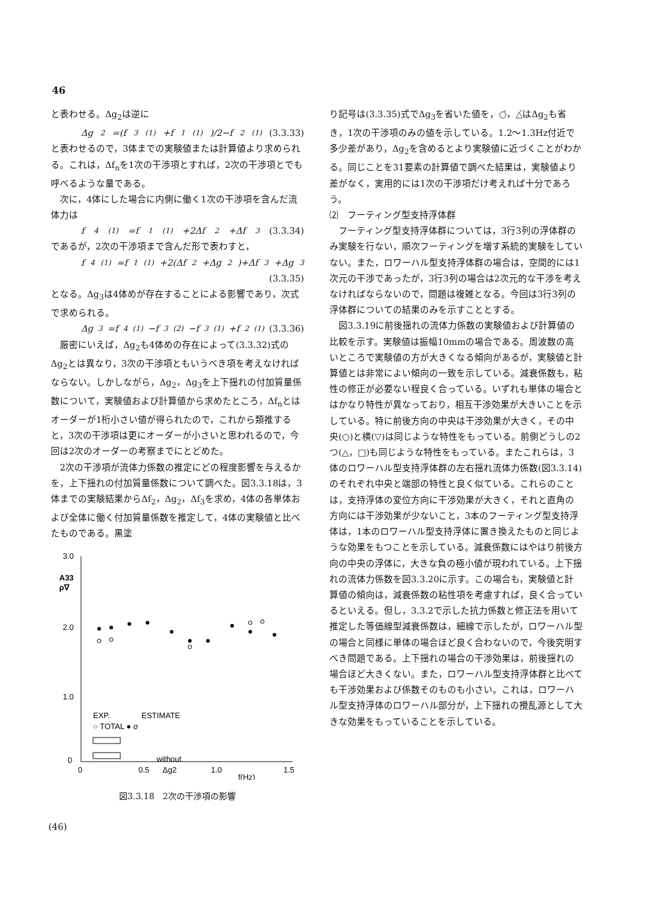46
と表わせる。Δg<sub>2</sub>は逆に
Δg<sub>2</sub>=(f<sub>3</sub><sup>(1)</sup>+f<sub>1</sub><sup>(1)</sup>)/2−f<sub>2</sub><sup>(1)</sup> (3.3.33)
と表わせるので，3体までの実験値または計算値より求められる。これは，Δf<sub>n</sub>を1次の干渉項とすれば，2次の干渉項とでも呼べるような量である。
　次に，4体にした場合に内側に働く1次の干渉項を含んだ流体力は
f<sub>4</sub><sup>(1)</sup>=f<sub>1</sub><sup>(1)</sup>+2Δf<sub>2</sub>+Δf<sub>3</sub> (3.3.34)
であるが，2次の干渉項まで含んだ形で表わすと，
f<sub>4</sub><sup>(1)</sup>=f<sub>1</sub><sup>(1)</sup>+2(Δf<sub>2</sub>+Δg<sub>2</sub>)+Δf<sub>3</sub>+Δg<sub>3</sub>
(3.3.35)
となる。Δg<sub>3</sub>は4体めが存在することによる影響であり，次式で求められる。
Δg<sub>3</sub>=f<sub>4</sub><sup>(1)</sup>−f<sub>3</sub><sup>(2)</sup>−f<sub>3</sub><sup>(1)</sup>+f<sub>2</sub><sup>(1)</sup> (3.3.36)
　厳密にいえば，Δg<sub>2</sub>も4体めの存在によって(3.3.32)式のΔg<sub>2</sub>とは異なり，3次の干渉項ともいうべき項を考えなければならない。しかしながら，Δg<sub>2</sub>，Δg<sub>3</sub>を上下揺れの付加質量係数について，実験値および計算値から求めたところ，Δf<sub>n</sub>とはオーダーが1桁小さい値が得られたので，これから類推すると，3次の干渉項は更にオーダーが小さいと思われるので，今回は2次のオーダーの考察までにとどめた。
　2次の干渉項が流体力係数の推定にどの程度影響を与えるかを，上下揺れの付加質量係数について調べた。図3.3.18は，3体までの実験結果からΔf<sub>2</sub>，Δg<sub>2</sub>，Δf<sub>3</sub>を求め，4体の各単体および全体に働く付加質量係数を推定して，4体の実験値と比べたものである。黒塗
3.0
2.0
1.0
0
0
0.5
1.0
1.5
f(Hz)
A33
ρ∇
EXP.
ESTIMATE
○ TOTAL ● σ
without
Δg2
図3.3.18　2次の干渉項の影響
り記号は(3.3.35)式でΔg<sub>3</sub>を省いた値を，○́，△́はΔg<sub>2</sub>も省き，1次の干渉項のみの値を示している。1.2〜1.3Hz付近で多少差があり，Δg<sub>2</sub>を含めるとより実験値に近づくことがわかる。同じことを31要素の計算値で調べた結果は，実験値より差がなく，実用的には1次の干渉項だけ考えれば十分であろう。
⑵　フーティング型支持浮体群
　フーティング型支持浮体群については，3行3列の浮体群のみ実験を行ない，順次フーティングを増す系統的実験をしていない。また，ロワーハル型支持浮体群の場合は，空間的には1次元の干渉であったが，3行3列の場合は2次元的な干渉を考えなければならないので，問題は複雑となる。今回は3行3列の浮体群についての結果のみを示すこととする。
　図3.3.19に前後揺れの流体力係数の実験値および計算値の比較を示す。実験値は振幅10mmの場合である。周波数の高いところで実験値の方が大きくなる傾向があるが，実験値と計算値とは非常によい傾向の一致を示している。減衰係数も，粘性の修正が必要ない程良く合っている。いずれも単体の場合とはかなり特性が異なっており，相互干渉効果が大きいことを示している。特に前後方向の中央は干渉効果が大きく，その中央(○)と横(▽)は同じような特性をもっている。前側どうしの2つ(△，□)も同じような特性をもっている。またこれらは，3体のロワーハル型支持浮体群の左右揺れ流体力係数(図3.3.14)のそれぞれ中央と端部の特性と良く似ている。これらのことは，支持浮体の変位方向に干渉効果が大きく，それと直角の方向には干渉効果が少ないこと，3本のフーティング型支持浮体は，1本のロワーハル型支持浮体に置き換えたものと同じような効果をもつことを示している。減衰係数にはやはり前後方向の中央の浮体に，大きな負の極小値が現われている。上下揺れの流体力係数を図3.3.20に示す。この場合も，実験値と計算値の傾向は，減衰係数の粘性項を考慮すれば，良く合っているといえる。但し，3.3.2で示した抗力係数と修正法を用いて推定した等価線型減衰係数は，細線で示したが，ロワーハル型の場合と同様に単体の場合ほど良く合わないので，今後究明すべき問題である。上下揺れの場合の干渉効果は，前後揺れの場合ほど大きくない。また，ロワーハル型支持浮体群と比べても干渉効果および係数そのものも小さい。これは，ロワーハル型支持浮体のロワーハル部分が，上下揺れの攪乱源として大きな効果をもっていることを示している。
(46)